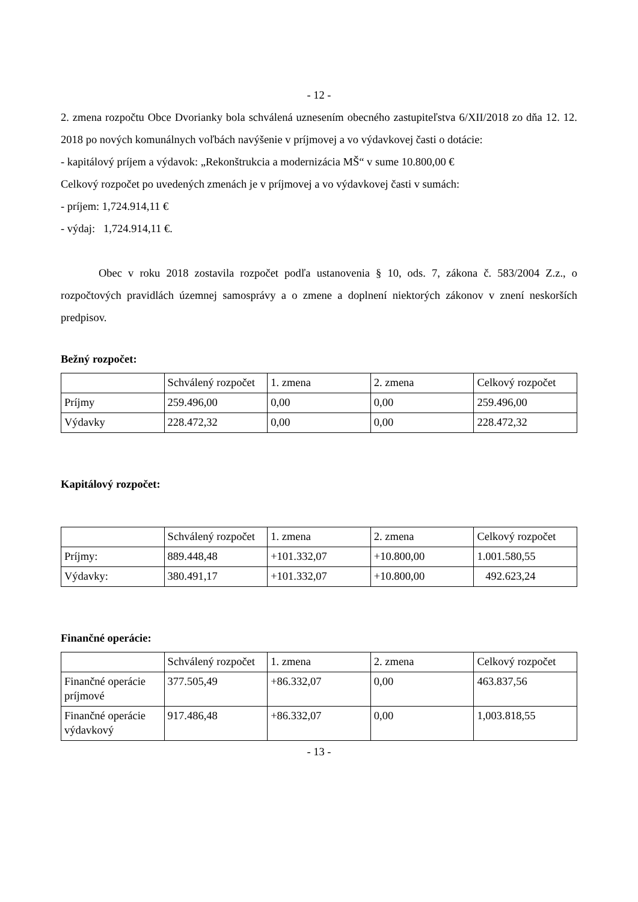- 12 -
2. zmena rozpočtu Obce Dvorianky bola schválená uznesením obecného zastupiteľstva 6/XII/2018 zo dňa 12. 12. 2018 po nových komunálnych voľbách navýšenie v príjmovej a vo výdavkovej časti o dotácie:
- kapitálový príjem a výdavok: „Rekonštrukcia a modernizácia MŠ“ v sume 10.800,00 €
Celkový rozpočet po uvedených zmenách je v príjmovej a vo výdavkovej časti v sumách:
- príjem: 1,724.914,11 €
- výdaj: 1,724.914,11 €.
Obec v roku 2018 zostavila rozpočet podľa ustanovenia § 10, ods. 7, zákona č. 583/2004 Z.z., o rozpočtových pravidlách územnej samosprávy a o zmene a doplnení niektorých zákonov v znení neskorších predpisov.
Bežný rozpočet:
| | Schválený rozpočet | 1. zmena | 2. zmena | Celkový rozpočet |
| Príjmy | 259.496,00 | 0,00 | 0,00 | 259.496,00 |
| Výdavky | 228.472,32 | 0,00 | 0,00 | 228.472,32 |
Kapitálový rozpočet:
| | Schválený rozpočet | 1. zmena | 2. zmena | Celkový rozpočet |
| Príjmy: | 889.448,48 | +101.332,07 | +10.800,00 | 1.001.580,55 |
| Výdavky: | 380.491,17 | +101.332,07 | +10.800,00 | 492.623,24 |
Finančné operácie:
| | Schválený rozpočet | 1. zmena | 2. zmena | Celkový rozpočet |
| Finančné operácie príjmové | 377.505,49 | +86.332,07 | 0,00 | 463.837,56 |
| Finančné operácie výdavkový | 917.486,48 | +86.332,07 | 0,00 | 1,003.818,55 |
- 13 -